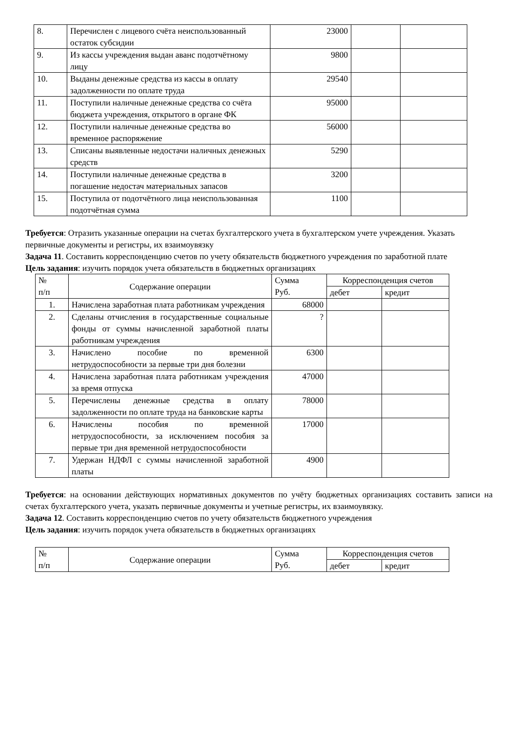| 8. | Перечислен с лицевого счёта неиспользованный остаток субсидии | 23000 | | |
| 9. | Из кассы учреждения выдан аванс подотчётному лицу | 9800 | | |
| 10. | Выданы денежные средства из кассы в оплату задолженности по оплате труда | 29540 | | |
| 11. | Поступили наличные денежные средства со счёта бюджета учреждения, открытого в органе ФК | 95000 | | |
| 12. | Поступили наличные денежные средства во временное распоряжение | 56000 | | |
| 13. | Списаны выявленные недостачи наличных денежных средств | 5290 | | |
| 14. | Поступили наличные денежные средства в погашение недостач материальных запасов | 3200 | | |
| 15. | Поступила от подотчётного лица неиспользованная подотчётная сумма | 1100 | | |
Требуется: Отразить указанные операции на счетах бухгалтерского учета в бухгалтерском учете учреждения. Указать первичные документы и регистры, их взаимоувязку
Задача 11. Составить корреспонденцию счетов по учету обязательств бюджетного учреждения по заработной плате
Цель задания: изучить порядок учета обязательств в бюджетных организациях
| № п/п | Содержание операции | Сумма Руб. | Корреспонденция счетов | |
| | | | дебет | кредит |
| 1. | Начислена заработная плата работникам учреждения | 68000 | | |
| 2. | Сделаны отчисления в государственные социальные фонды от суммы начисленной заработной платы работникам учреждения | ? | | |
| 3. | Начислено пособие по временной нетрудоспособности за первые три дня болезни | 6300 | | |
| 4. | Начислена заработная плата работникам учреждения за время отпуска | 47000 | | |
| 5. | Перечислены денежные средства в оплату задолженности по оплате труда на банковские карты | 78000 | | |
| 6. | Начислены пособия по временной нетрудоспособности, за исключением пособия за первые три дня временной нетрудоспособности | 17000 | | |
| 7. | Удержан НДФЛ с суммы начисленной заработной платы | 4900 | | |
Требуется: на основании действующих нормативных документов по учёту бюджетных организациях составить записи на счетах бухгалтерского учета, указать первичные документы и учетные регистры, их взаимоувязку.
Задача 12. Составить корреспонденцию счетов по учету обязательств бюджетного учреждения
Цель задания: изучить порядок учета обязательств в бюджетных организациях
| № п/п | Содержание операции | Сумма Руб. | Корреспонденция счетов | |
| | | | дебет | кредит |